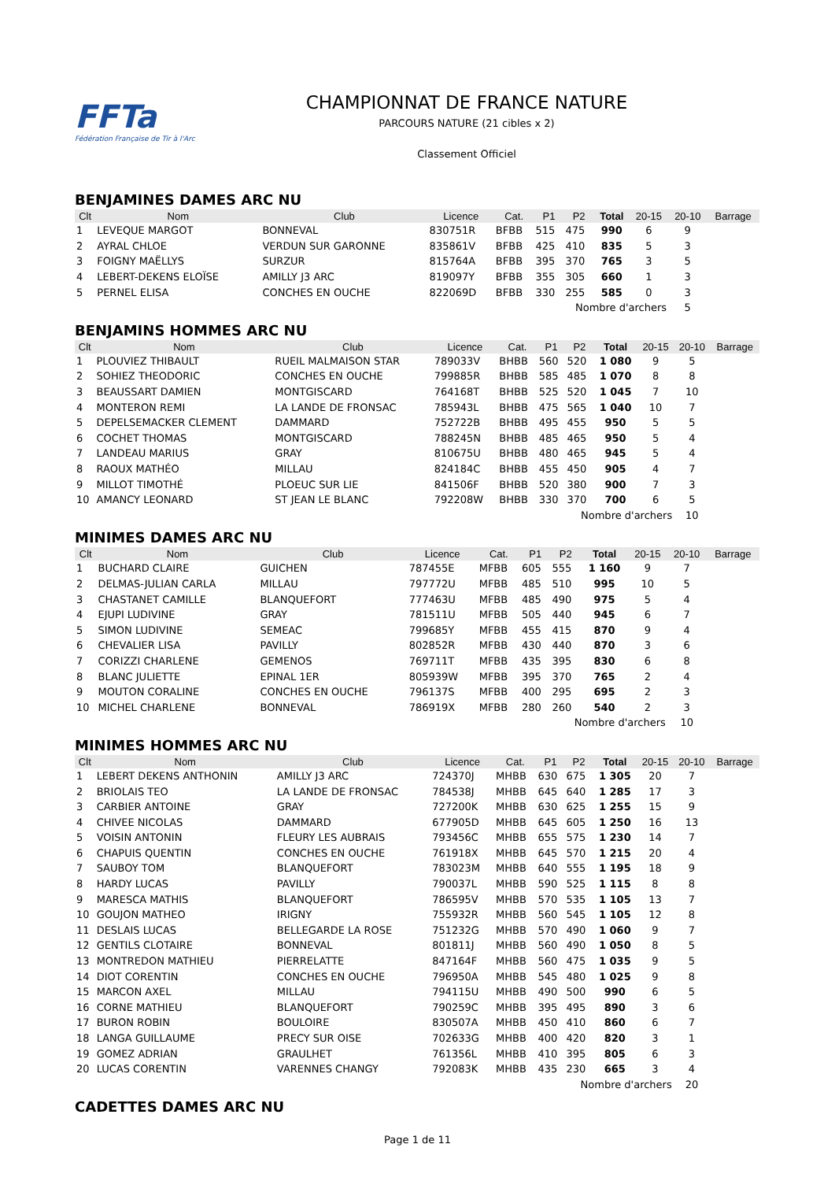FFTa
Fédération Française de Tir à l'Arc
CHAMPIONNAT DE FRANCE NATURE
PARCOURS NATURE (21 cibles x 2)
Classement Officiel
BENJAMINES DAMES ARC NU
| Clt | Nom | Club | Licence | Cat. | P1 | P2 | Total | 20-15 | 20-10 | Barrage |
| --- | --- | --- | --- | --- | --- | --- | --- | --- | --- | --- |
| 1 | LEVEQUE MARGOT | BONNEVAL | 830751R | BFBB | 515 | 475 | 990 | 6 | 9 | |
| 2 | AYRAL CHLOE | VERDUN SUR GARONNE | 835861V | BFBB | 425 | 410 | 835 | 5 | 3 | |
| 3 | FOIGNY MAËLLYS | SURZUR | 815764A | BFBB | 395 | 370 | 765 | 3 | 5 | |
| 4 | LEBERT-DEKENS ELOÏSE | AMILLY J3 ARC | 819097Y | BFBB | 355 | 305 | 660 | 1 | 3 | |
| 5 | PERNEL ELISA | CONCHES EN OUCHE | 822069D | BFBB | 330 | 255 | 585 | 0 | 3 | |
| | | | | | Nombre d'archers | | | | 5 | |
BENJAMINS HOMMES ARC NU
| Clt | Nom | Club | Licence | Cat. | P1 | P2 | Total | 20-15 | 20-10 | Barrage |
| --- | --- | --- | --- | --- | --- | --- | --- | --- | --- | --- |
| 1 | PLOUVIEZ THIBAULT | RUEIL MALMAISON STAR | 789033V | BHBB | 560 | 520 | 1 080 | 9 | 5 | |
| 2 | SOHIEZ THEODORIC | CONCHES EN OUCHE | 799885R | BHBB | 585 | 485 | 1 070 | 8 | 8 | |
| 3 | BEAUSSART DAMIEN | MONTGISCARD | 764168T | BHBB | 525 | 520 | 1 045 | 7 | 10 | |
| 4 | MONTERON REMI | LA LANDE DE FRONSAC | 785943L | BHBB | 475 | 565 | 1 040 | 10 | 7 | |
| 5 | DEPELSEMACKER CLEMENT | DAMMARD | 752722B | BHBB | 495 | 455 | 950 | 5 | 5 | |
| 6 | COCHET THOMAS | MONTGISCARD | 788245N | BHBB | 485 | 465 | 950 | 5 | 4 | |
| 7 | LANDEAU MARIUS | GRAY | 810675U | BHBB | 480 | 465 | 945 | 5 | 4 | |
| 8 | RAOUX MATHÉO | MILLAU | 824184C | BHBB | 455 | 450 | 905 | 4 | 7 | |
| 9 | MILLOT TIMOTHÉ | PLOEUC SUR LIE | 841506F | BHBB | 520 | 380 | 900 | 7 | 3 | |
| 10 | AMANCY LEONARD | ST JEAN LE BLANC | 792208W | BHBB | 330 | 370 | 700 | 6 | 5 | |
| | | | | | Nombre d'archers | | | | 10 | |
MINIMES DAMES ARC NU
| Clt | Nom | Club | Licence | Cat. | P1 | P2 | Total | 20-15 | 20-10 | Barrage |
| --- | --- | --- | --- | --- | --- | --- | --- | --- | --- | --- |
| 1 | BUCHARD CLAIRE | GUICHEN | 787455E | MFBB | 605 | 555 | 1 160 | 9 | 7 | |
| 2 | DELMAS-JULIAN CARLA | MILLAU | 797772U | MFBB | 485 | 510 | 995 | 10 | 5 | |
| 3 | CHASTANET CAMILLE | BLANQUEFORT | 777463U | MFBB | 485 | 490 | 975 | 5 | 4 | |
| 4 | EJUPI LUDIVINE | GRAY | 781511U | MFBB | 505 | 440 | 945 | 6 | 7 | |
| 5 | SIMON LUDIVINE | SEMEAC | 799685Y | MFBB | 455 | 415 | 870 | 9 | 4 | |
| 6 | CHEVALIER LISA | PAVILLY | 802852R | MFBB | 430 | 440 | 870 | 3 | 6 | |
| 7 | CORIZZI CHARLENE | GEMENOS | 769711T | MFBB | 435 | 395 | 830 | 6 | 8 | |
| 8 | BLANC JULIETTE | EPINAL 1ER | 805939W | MFBB | 395 | 370 | 765 | 2 | 4 | |
| 9 | MOUTON CORALINE | CONCHES EN OUCHE | 796137S | MFBB | 400 | 295 | 695 | 2 | 3 | |
| 10 | MICHEL CHARLENE | BONNEVAL | 786919X | MFBB | 280 | 260 | 540 | 2 | 3 | |
| | | | | | Nombre d'archers | | | | 10 | |
MINIMES HOMMES ARC NU
| Clt | Nom | Club | Licence | Cat. | P1 | P2 | Total | 20-15 | 20-10 | Barrage |
| --- | --- | --- | --- | --- | --- | --- | --- | --- | --- | --- |
| 1 | LEBERT DEKENS ANTHONIN | AMILLY J3 ARC | 724370J | MHBB | 630 | 675 | 1 305 | 20 | 7 | |
| 2 | BRIOLAIS TEO | LA LANDE DE FRONSAC | 784538J | MHBB | 645 | 640 | 1 285 | 17 | 3 | |
| 3 | CARBIER ANTOINE | GRAY | 727200K | MHBB | 630 | 625 | 1 255 | 15 | 9 | |
| 4 | CHIVEE NICOLAS | DAMMARD | 677905D | MHBB | 645 | 605 | 1 250 | 16 | 13 | |
| 5 | VOISIN ANTONIN | FLEURY LES AUBRAIS | 793456C | MHBB | 655 | 575 | 1 230 | 14 | 7 | |
| 6 | CHAPUIS QUENTIN | CONCHES EN OUCHE | 761918X | MHBB | 645 | 570 | 1 215 | 20 | 4 | |
| 7 | SAUBOY TOM | BLANQUEFORT | 783023M | MHBB | 640 | 555 | 1 195 | 18 | 9 | |
| 8 | HARDY LUCAS | PAVILLY | 790037L | MHBB | 590 | 525 | 1 115 | 8 | 8 | |
| 9 | MARESCA MATHIS | BLANQUEFORT | 786595V | MHBB | 570 | 535 | 1 105 | 13 | 7 | |
| 10 | GOUJON MATHEO | IRIGNY | 755932R | MHBB | 560 | 545 | 1 105 | 12 | 8 | |
| 11 | DESLAIS LUCAS | BELLEGARDE LA ROSE | 751232G | MHBB | 570 | 490 | 1 060 | 9 | 7 | |
| 12 | GENTILS CLOTAIRE | BONNEVAL | 801811J | MHBB | 560 | 490 | 1 050 | 8 | 5 | |
| 13 | MONTREDON MATHIEU | PIERRELATTE | 847164F | MHBB | 560 | 475 | 1 035 | 9 | 5 | |
| 14 | DIOT CORENTIN | CONCHES EN OUCHE | 796950A | MHBB | 545 | 480 | 1 025 | 9 | 8 | |
| 15 | MARCON AXEL | MILLAU | 794115U | MHBB | 490 | 500 | 990 | 6 | 5 | |
| 16 | CORNE MATHIEU | BLANQUEFORT | 790259C | MHBB | 395 | 495 | 890 | 3 | 6 | |
| 17 | BURON ROBIN | BOULOIRE | 830507A | MHBB | 450 | 410 | 860 | 6 | 7 | |
| 18 | LANGA GUILLAUME | PRECY SUR OISE | 702633G | MHBB | 400 | 420 | 820 | 3 | 1 | |
| 19 | GOMEZ ADRIAN | GRAULHET | 761356L | MHBB | 410 | 395 | 805 | 6 | 3 | |
| 20 | LUCAS CORENTIN | VARENNES CHANGY | 792083K | MHBB | 435 | 230 | 665 | 3 | 4 | |
| | | | | | Nombre d'archers | | | | 20 | |
CADETTES DAMES ARC NU
Page 1 de 11